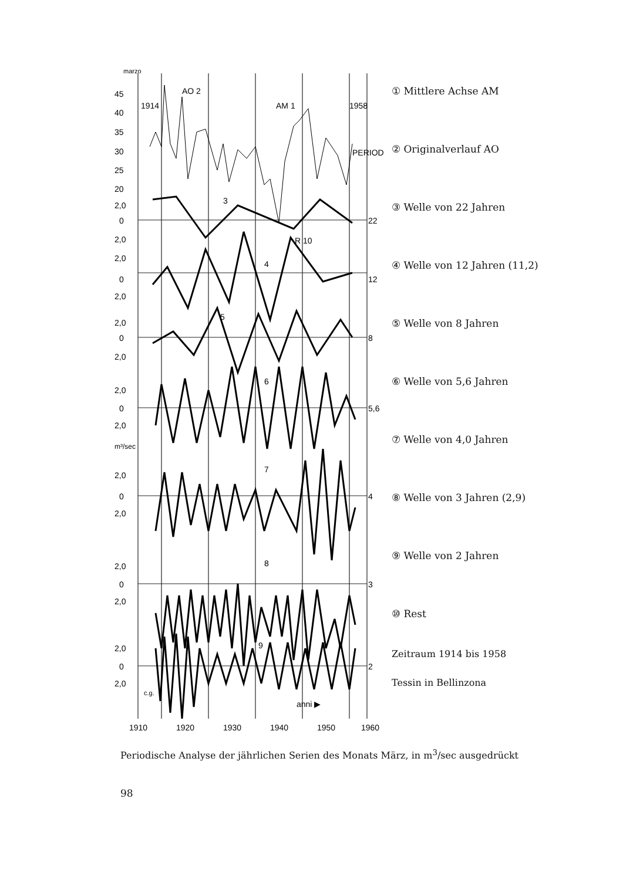marzo
45
40
35
30
25
20
2,0
0
2,0
2,0
0
2,0
2,0
0
2,0
2,0
0
2,0
2,0
0
2,0
2,0
0
2,0
2,0
0
2,0
m³/sec
1914
1958
PERIODI
AO 2
AM 1
R 10
3
4
5
6
7
8
9
22
12
8
5,6
4
3
2
c.g.
anni ▶
1910
1920
1930
1940
1950
1960
① Mittlere Achse AM
② Originalverlauf AO
③ Welle von 22 Jahren
④ Welle von 12 Jahren (11,2)
⑤ Welle von 8 Jahren
⑥ Welle von 5,6 Jahren
⑦ Welle von 4,0 Jahren
⑧ Welle von 3 Jahren (2,9)
⑨ Welle von 2 Jahren
⑩ Rest
Zeitraum 1914 bis 1958
Tessin in Bellinzona
Periodische Analyse der jährlichen Serien des Monats März, in m<sup>3</sup>/sec ausgedrückt
98